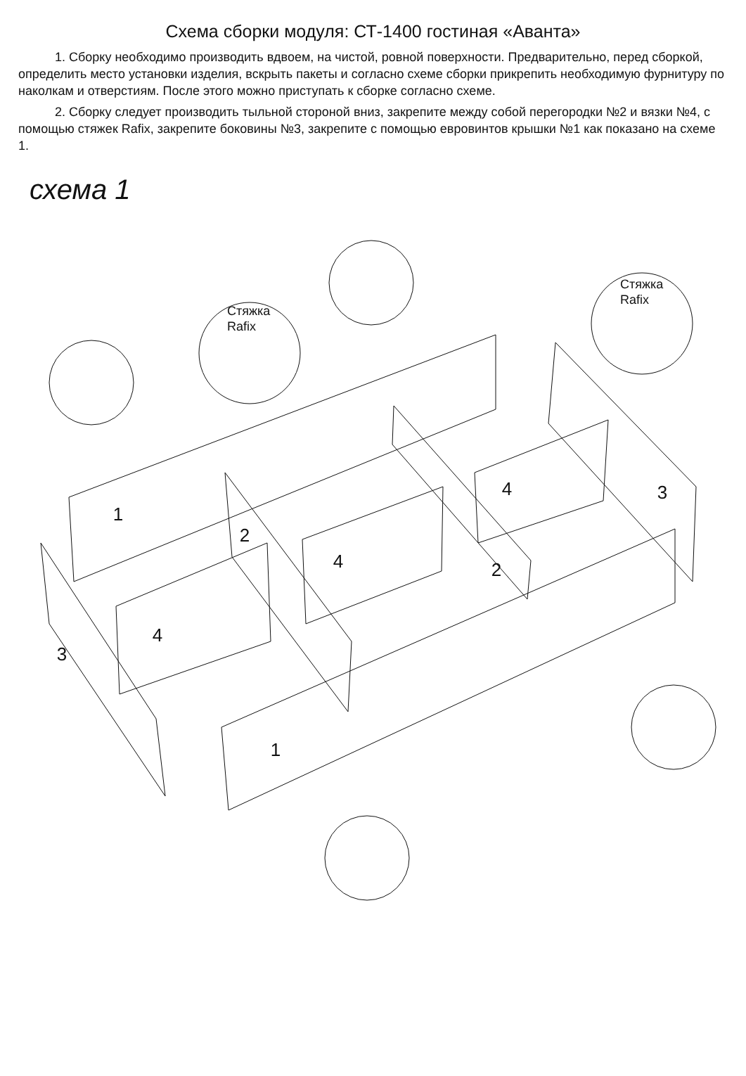Схема сборки модуля: СТ-1400 гостиная «Аванта»
1. Сборку необходимо производить вдвоем, на чистой, ровной поверхности. Предварительно, перед сборкой, определить место установки изделия, вскрыть пакеты и согласно схеме сборки прикрепить необходимую фурнитуру по наколкам и отверстиям. После этого можно приступать к сборке согласно схеме.
2. Сборку следует производить тыльной стороной вниз, закрепите между собой перегородки №2 и вязки №4, с помощью стяжек Rafix, закрепите боковины №3, закрепите с помощью евровинтов крышки №1 как показано на схеме 1.
схема 1
1
2
3
4
4
2
4
3
1
Стяжка
Rafix
Стяжка
Rafix